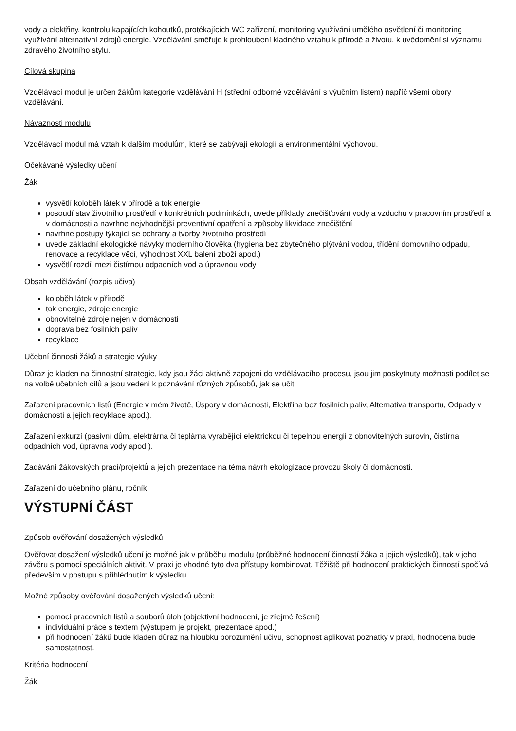vody a elektřiny, kontrolu kapajících kohoutků, protékajících WC zařízení, monitoring využívání umělého osvětlení či monitoring využívání alternativní zdrojů energie. Vzdělávání směřuje k prohloubení kladného vztahu k přírodě a životu, k uvědomění si významu zdravého životního stylu.
Cílová skupina
Vzdělávací modul je určen žákům kategorie vzdělávání H (střední odborné vzdělávání s výučním listem) napříč všemi obory vzdělávání.
Návaznosti modulu
Vzdělávací modul má vztah k dalším modulům, které se zabývají ekologií a environmentální výchovou.
Očekávané výsledky učení
Žák
vysvětlí koloběh látek v přírodě a tok energie
posoudí stav životního prostředí v konkrétních podmínkách, uvede příklady znečišťování vody a vzduchu v pracovním prostředí a v domácnosti a navrhne nejvhodnější preventivní opatření a způsoby likvidace znečištění
navrhne postupy týkající se ochrany a tvorby životního prostředí
uvede základní ekologické návyky moderního člověka (hygiena bez zbytečného plýtvání vodou, třídění domovního odpadu, renovace a recyklace věcí, výhodnost XXL balení zboží apod.)
vysvětlí rozdíl mezi čistírnou odpadních vod a úpravnou vody
Obsah vzdělávání (rozpis učiva)
koloběh látek v přírodě
tok energie, zdroje energie
obnovitelné zdroje nejen v domácnosti
doprava bez fosilních paliv
recyklace
Učební činnosti žáků a strategie výuky
Důraz je kladen na činnostní strategie, kdy jsou žáci aktivně zapojeni do vzdělávacího procesu, jsou jim poskytnuty možnosti podílet se na volbě učebních cílů a jsou vedeni k poznávání různých způsobů, jak se učit.
Zařazení pracovních listů (Energie v mém životě, Úspory v domácnosti, Elektřina bez fosilních paliv, Alternativa transportu, Odpady v domácnosti a jejich recyklace apod.).
Zařazení exkurzí (pasivní dům, elektrárna či teplárna vyrábějící elektrickou či tepelnou energii z obnovitelných surovin, čistírna odpadních vod, úpravna vody apod.).
Zadávání žákovských prací/projektů a jejich prezentace na téma návrh ekologizace provozu školy či domácnosti.
Zařazení do učebního plánu, ročník
VÝSTUPNÍ ČÁST
Způsob ověřování dosažených výsledků
Ověřovat dosažení výsledků učení je možné jak v průběhu modulu (průběžné hodnocení činností žáka a jejich výsledků), tak v jeho závěru s pomocí speciálních aktivit. V praxi je vhodné tyto dva přístupy kombinovat. Těžiště při hodnocení praktických činností spočívá především v postupu s přihlédnutím k výsledku.
Možné způsoby ověřování dosažených výsledků učení:
pomocí pracovních listů a souborů úloh (objektivní hodnocení, je zřejmé řešení)
individuální práce s textem (výstupem je projekt, prezentace apod.)
při hodnocení žáků bude kladen důraz na hloubku porozumění učivu, schopnost aplikovat poznatky v praxi, hodnocena bude samostatnost.
Kritéria hodnocení
Žák